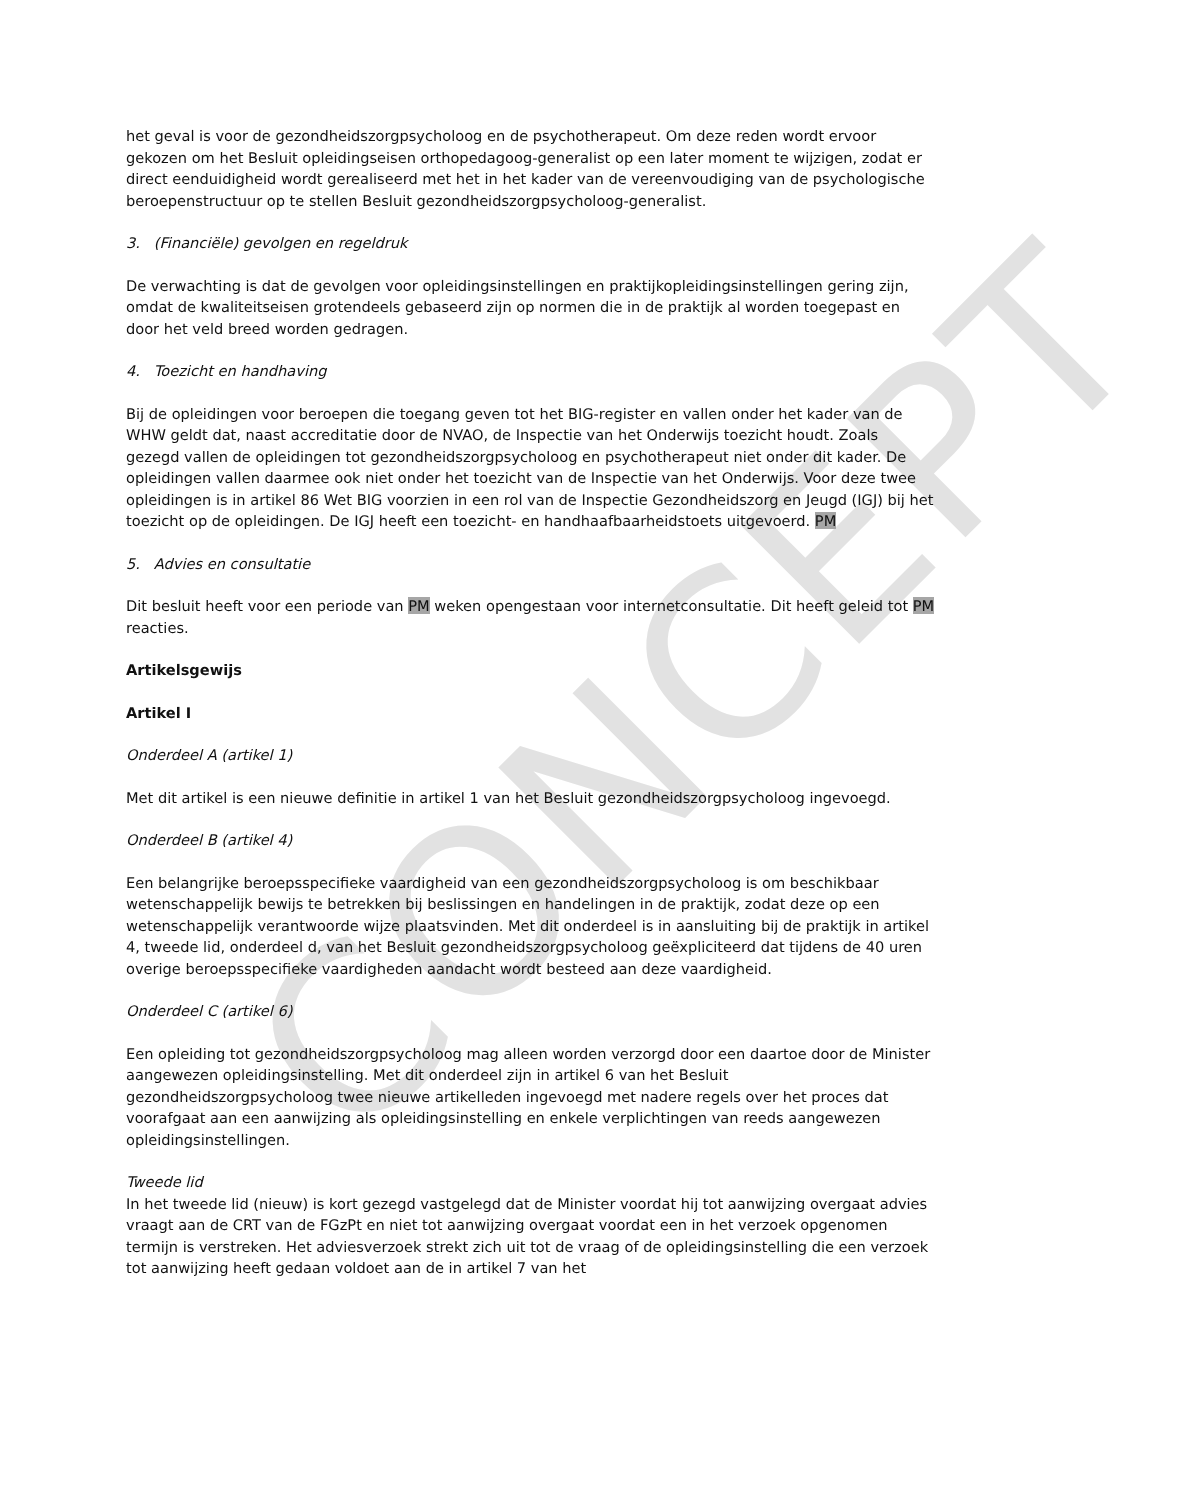CONCEPT
het geval is voor de gezondheidszorgpsycholoog en de psychotherapeut. Om deze reden wordt ervoor gekozen om het Besluit opleidingseisen orthopedagoog-generalist op een later moment te wijzigen, zodat er direct eenduidigheid wordt gerealiseerd met het in het kader van de vereenvoudiging van de psychologische beroepenstructuur op te stellen Besluit gezondheidszorgpsycholoog-generalist.
3. (Financiële) gevolgen en regeldruk
De verwachting is dat de gevolgen voor opleidingsinstellingen en praktijkopleidingsinstellingen gering zijn, omdat de kwaliteitseisen grotendeels gebaseerd zijn op normen die in de praktijk al worden toegepast en door het veld breed worden gedragen.
4. Toezicht en handhaving
Bij de opleidingen voor beroepen die toegang geven tot het BIG-register en vallen onder het kader van de WHW geldt dat, naast accreditatie door de NVAO, de Inspectie van het Onderwijs toezicht houdt. Zoals gezegd vallen de opleidingen tot gezondheidszorgpsycholoog en psychotherapeut niet onder dit kader. De opleidingen vallen daarmee ook niet onder het toezicht van de Inspectie van het Onderwijs. Voor deze twee opleidingen is in artikel 86 Wet BIG voorzien in een rol van de Inspectie Gezondheidszorg en Jeugd (IGJ) bij het toezicht op de opleidingen. De IGJ heeft een toezicht- en handhaafbaarheidstoets uitgevoerd. PM
5. Advies en consultatie
Dit besluit heeft voor een periode van PM weken opengestaan voor internetconsultatie. Dit heeft geleid tot PM reacties.
Artikelsgewijs
Artikel I
Onderdeel A (artikel 1)
Met dit artikel is een nieuwe definitie in artikel 1 van het Besluit gezondheidszorgpsycholoog ingevoegd.
Onderdeel B (artikel 4)
Een belangrijke beroepsspecifieke vaardigheid van een gezondheidszorgpsycholoog is om beschikbaar wetenschappelijk bewijs te betrekken bij beslissingen en handelingen in de praktijk, zodat deze op een wetenschappelijk verantwoorde wijze plaatsvinden. Met dit onderdeel is in aansluiting bij de praktijk in artikel 4, tweede lid, onderdeel d, van het Besluit gezondheidszorgpsycholoog geëxpliciteerd dat tijdens de 40 uren overige beroepsspecifieke vaardigheden aandacht wordt besteed aan deze vaardigheid.
Onderdeel C (artikel 6)
Een opleiding tot gezondheidszorgpsycholoog mag alleen worden verzorgd door een daartoe door de Minister aangewezen opleidingsinstelling. Met dit onderdeel zijn in artikel 6 van het Besluit gezondheidszorgpsycholoog twee nieuwe artikelleden ingevoegd met nadere regels over het proces dat voorafgaat aan een aanwijzing als opleidingsinstelling en enkele verplichtingen van reeds aangewezen opleidingsinstellingen.
Tweede lid
In het tweede lid (nieuw) is kort gezegd vastgelegd dat de Minister voordat hij tot aanwijzing overgaat advies vraagt aan de CRT van de FGzPt en niet tot aanwijzing overgaat voordat een in het verzoek opgenomen termijn is verstreken. Het adviesverzoek strekt zich uit tot de vraag of de opleidingsinstelling die een verzoek tot aanwijzing heeft gedaan voldoet aan de in artikel 7 van het